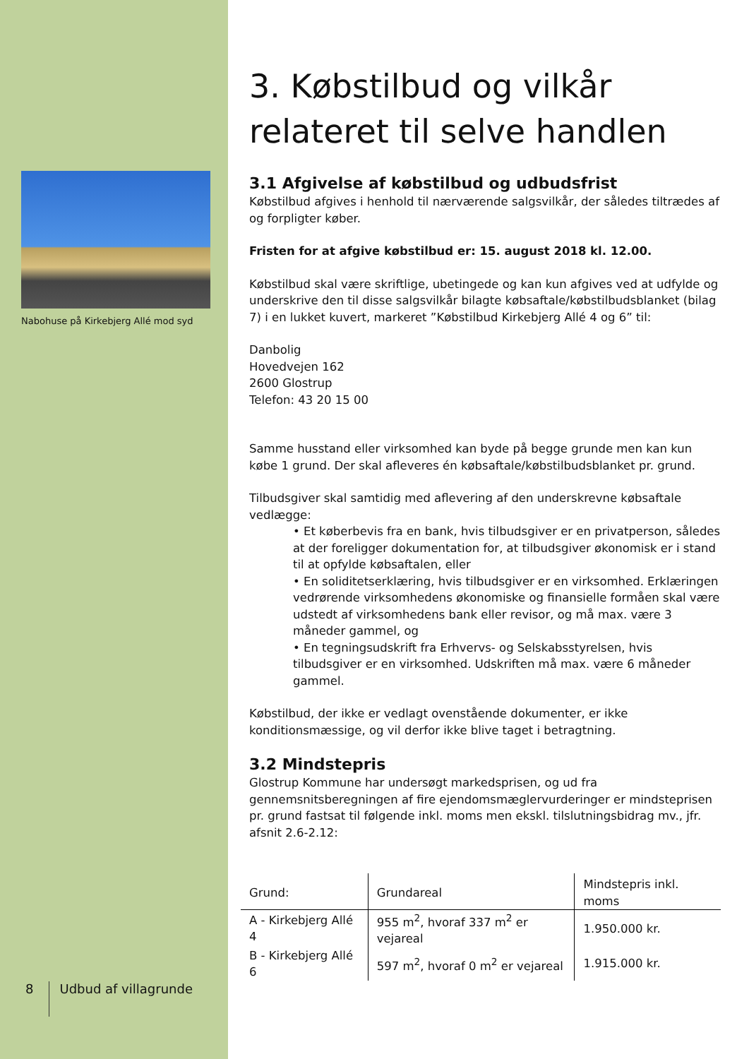Nabohuse på Kirkebjerg Allé mod syd
8
Udbud af villagrunde
3. Købstilbud og vilkår relateret til selve handlen
3.1 Afgivelse af købstilbud og udbudsfrist
Købstilbud afgives i henhold til nærværende salgsvilkår, der således tiltrædes af og forpligter køber.
Fristen for at afgive købstilbud er: 15. august 2018 kl. 12.00.
Købstilbud skal være skriftlige, ubetingede og kan kun afgives ved at udfylde og underskrive den til disse salgsvilkår bilagte købsaftale/købstilbudsblanket (bilag 7) i en lukket kuvert, markeret ”Købstilbud Kirkebjerg Allé 4 og 6” til:
Danbolig
Hovedvejen 162
2600 Glostrup
Telefon: 43 20 15 00
Samme husstand eller virksomhed kan byde på begge grunde men kan kun købe 1 grund. Der skal afleveres én købsaftale/købstilbudsblanket pr. grund.
Tilbudsgiver skal samtidig med aflevering af den underskrevne købsaftale vedlægge:
• Et køberbevis fra en bank, hvis tilbudsgiver er en privatperson, således at der foreligger dokumentation for, at tilbudsgiver økonomisk er i stand til at opfylde købsaftalen, eller
• En soliditetserklæring, hvis tilbudsgiver er en virksomhed. Erklæringen vedrørende virksomhedens økonomiske og finansielle formåen skal være udstedt af virksomhedens bank eller revisor, og må max. være 3 måneder gammel, og
• En tegningsudskrift fra Erhvervs- og Selskabsstyrelsen, hvis tilbudsgiver er en virksomhed. Udskriften må max. være 6 måneder gammel.
Købstilbud, der ikke er vedlagt ovenstående dokumenter, er ikke konditionsmæssige, og vil derfor ikke blive taget i betragtning.
3.2 Mindstepris
Glostrup Kommune har undersøgt markedsprisen, og ud fra gennemsnitsberegningen af fire ejendomsmæglervurderinger er mindsteprisen pr. grund fastsat til følgende inkl. moms men ekskl. tilslutningsbidrag mv., jfr. afsnit 2.6-2.12:
| Grund: | Grundareal | Mindstepris inkl. moms |
| --- | --- | --- |
| A - Kirkebjerg Allé 4 | 955 m<sup>2</sup>, hvoraf 337 m<sup>2</sup> er vejareal | 1.950.000 kr. |
| B - Kirkebjerg Allé 6 | 597 m<sup>2</sup>, hvoraf 0 m<sup>2</sup> er vejareal | 1.915.000 kr. |